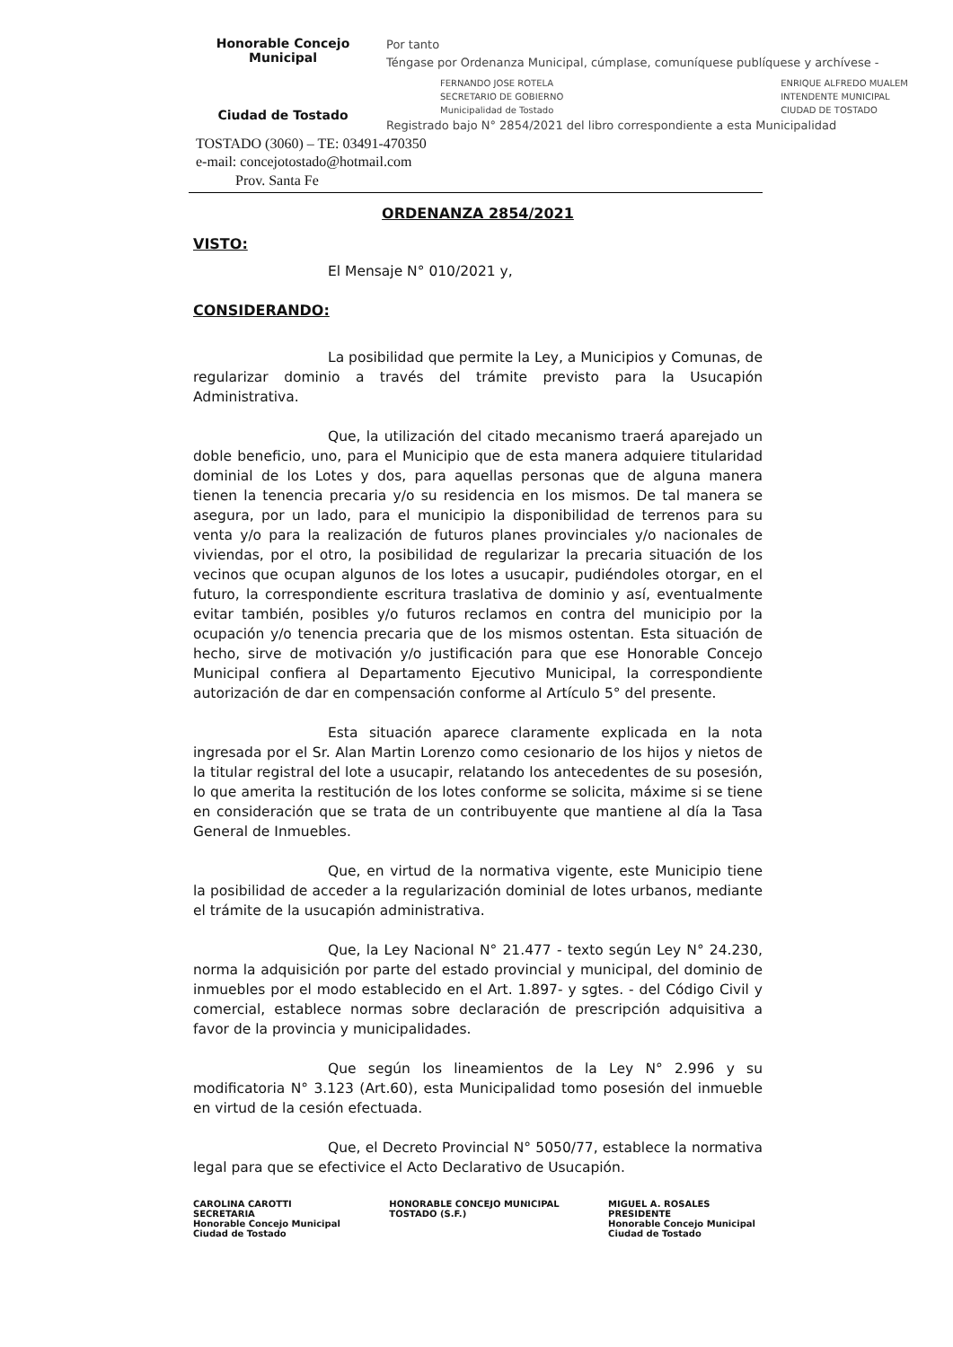Honorable Concejo Municipal
Ciudad de Tostado
Por tanto
Téngase por Ordenanza Municipal, cúmplase, comuníquese publíquese y archívese -
FERNANDO JOSE ROTELA
SECRETARIO DE GOBIERNO
Municipalidad de Tostado ENRIQUE ALFREDO MUALEM
INTENDENTE MUNICIPAL
CIUDAD DE TOSTADO
Registrado bajo N° 2854/2021 del libro correspondiente a esta Municipalidad
TOSTADO (3060) – TE: 03491-470350
e-mail: concejotostado@hotmail.com
Prov. Santa Fe
ORDENANZA 2854/2021
VISTO:
El Mensaje N° 010/2021 y,
CONSIDERANDO:
La posibilidad que permite la Ley, a Municipios y Comunas, de regularizar dominio a través del trámite previsto para la Usucapión Administrativa.
Que, la utilización del citado mecanismo traerá aparejado un doble beneficio, uno, para el Municipio que de esta manera adquiere titularidad dominial de los Lotes y dos, para aquellas personas que de alguna manera tienen la tenencia precaria y/o su residencia en los mismos. De tal manera se asegura, por un lado, para el municipio la disponibilidad de terrenos para su venta y/o para la realización de futuros planes provinciales y/o nacionales de viviendas, por el otro, la posibilidad de regularizar la precaria situación de los vecinos que ocupan algunos de los lotes a usucapir, pudiéndoles otorgar, en el futuro, la correspondiente escritura traslativa de dominio y así, eventualmente evitar también, posibles y/o futuros reclamos en contra del municipio por la ocupación y/o tenencia precaria que de los mismos ostentan. Esta situación de hecho, sirve de motivación y/o justificación para que ese Honorable Concejo Municipal confiera al Departamento Ejecutivo Municipal, la correspondiente autorización de dar en compensación conforme al Artículo 5° del presente.
Esta situación aparece claramente explicada en la nota ingresada por el Sr. Alan Martin Lorenzo como cesionario de los hijos y nietos de la titular registral del lote a usucapir, relatando los antecedentes de su posesión, lo que amerita la restitución de los lotes conforme se solicita, máxime si se tiene en consideración que se trata de un contribuyente que mantiene al día la Tasa General de Inmuebles.
Que, en virtud de la normativa vigente, este Municipio tiene la posibilidad de acceder a la regularización dominial de lotes urbanos, mediante el trámite de la usucapión administrativa.
Que, la Ley Nacional N° 21.477 - texto según Ley N° 24.230, norma la adquisición por parte del estado provincial y municipal, del dominio de inmuebles por el modo establecido en el Art. 1.897- y sgtes. - del Código Civil y comercial, establece normas sobre declaración de prescripción adquisitiva a favor de la provincia y municipalidades.
Que según los lineamientos de la Ley N° 2.996 y su modificatoria N° 3.123 (Art.60), esta Municipalidad tomo posesión del inmueble en virtud de la cesión efectuada.
Que, el Decreto Provincial N° 5050/77, establece la normativa legal para que se efectivice el Acto Declarativo de Usucapión.
CAROLINA CAROTTI
SECRETARIA
Honorable Concejo Municipal
Ciudad de Tostado HONORABLE CONCEJO MUNICIPAL
TOSTADO (S.F.) MIGUEL A. ROSALES
PRESIDENTE
Honorable Concejo Municipal
Ciudad de Tostado